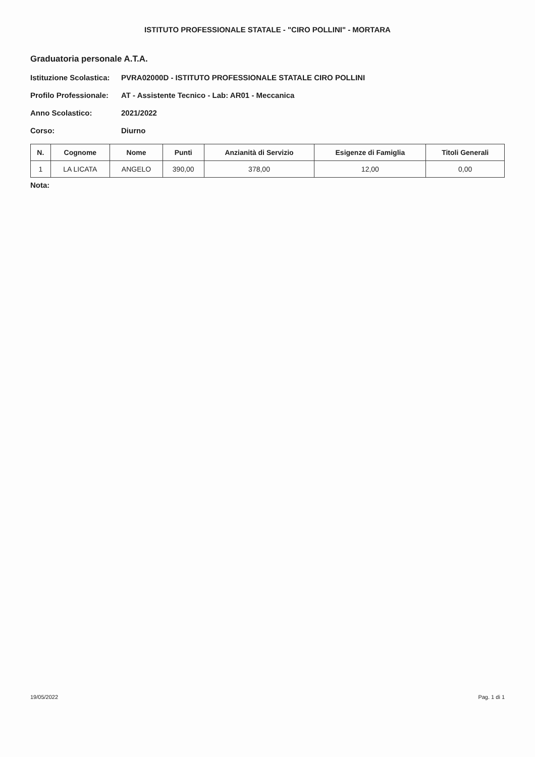ISTITUTO PROFESSIONALE STATALE - "CIRO POLLINI" - MORTARA
Graduatoria personale A.T.A.
Istituzione Scolastica: PVRA02000D - ISTITUTO PROFESSIONALE STATALE CIRO POLLINI
Profilo Professionale: AT - Assistente Tecnico - Lab: AR01 - Meccanica
Anno Scolastico: 2021/2022
Corso: Diurno
| N. | Cognome | Nome | Punti | Anzianità di Servizio | Esigenze di Famiglia | Titoli Generali |
| --- | --- | --- | --- | --- | --- | --- |
| 1 | LA LICATA | ANGELO | 390,00 | 378,00 | 12,00 | 0,00 |
Nota:
19/05/2022 Pag. 1 di 1